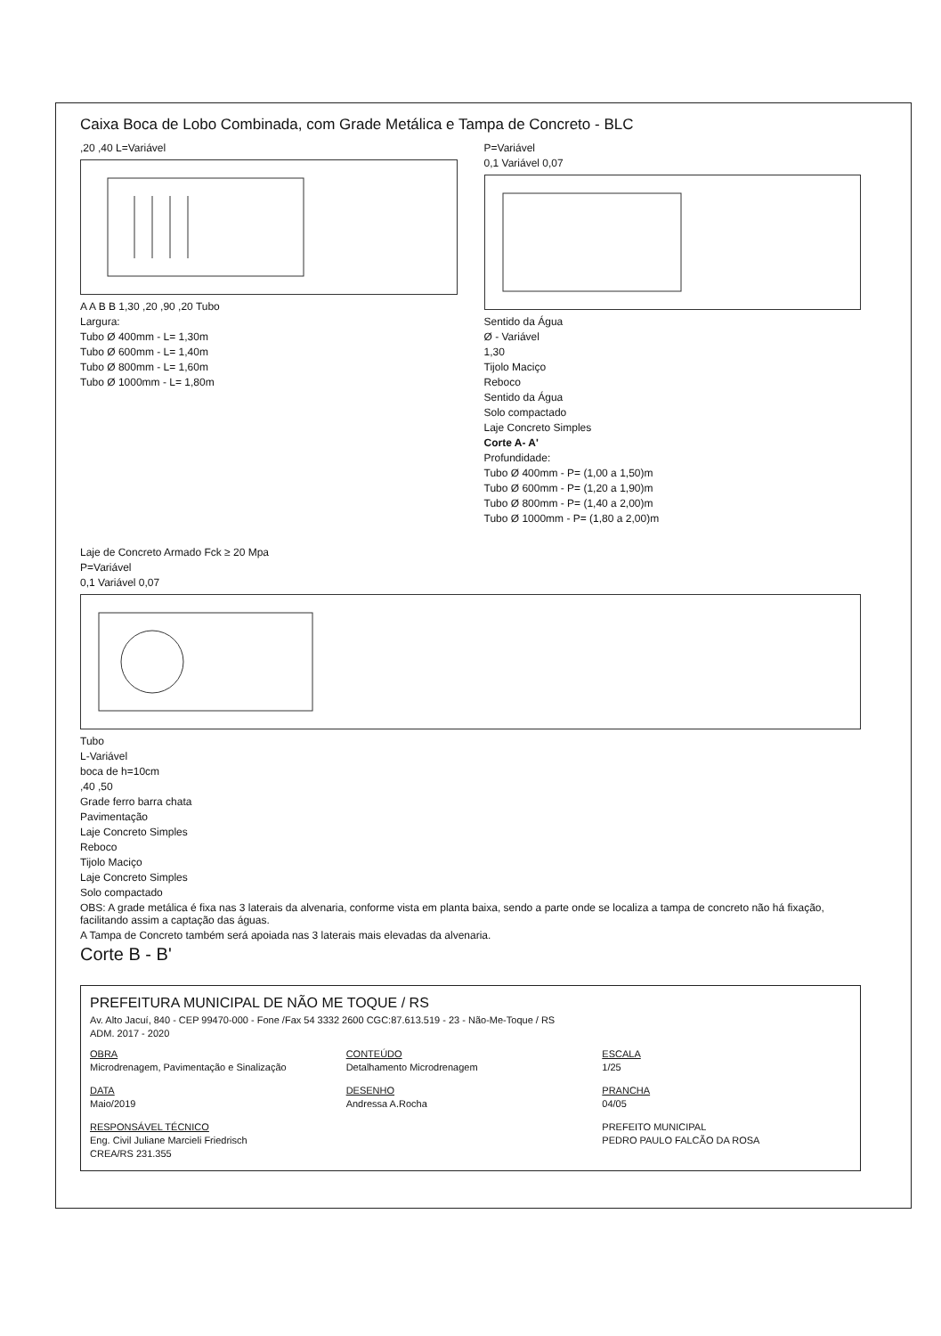Caixa Boca de Lobo Combinada, com Grade Metálica e Tampa de Concreto - BLC
,20 ,40 L=Variável
A A B B 1,30 ,20 ,90 ,20 Tubo
Largura:
Tubo Ø 400mm - L= 1,30m
Tubo Ø 600mm - L= 1,40m
Tubo Ø 800mm - L= 1,60m
Tubo Ø 1000mm - L= 1,80m
P=Variável
0,1 Variável 0,07
Sentido da Água
Ø - Variável
1,30
Tijolo Maciço
Reboco
Sentido da Água
Solo compactado
Laje Concreto Simples
Corte A- A'
Profundidade:
Tubo Ø 400mm - P= (1,00 a 1,50)m
Tubo Ø 600mm - P= (1,20 a 1,90)m
Tubo Ø 800mm - P= (1,40 a 2,00)m
Tubo Ø 1000mm - P= (1,80 a 2,00)m
Laje de Concreto Armado Fck ≥ 20 Mpa
P=Variável
0,1 Variável 0,07
Tubo
L-Variável
boca de h=10cm
,40 ,50
Grade ferro barra chata
Pavimentação
Laje Concreto Simples
Reboco
Tijolo Maciço
Laje Concreto Simples
Solo compactado
OBS: A grade metálica é fixa nas 3 laterais da alvenaria, conforme vista em planta baixa, sendo a parte onde se localiza a tampa de concreto não há fixação, facilitando assim a captação das águas.
A Tampa de Concreto também será apoiada nas 3 laterais mais elevadas da alvenaria.
Corte B - B'
PREFEITURA MUNICIPAL DE NÃO ME TOQUE / RS
Av. Alto Jacuí, 840 - CEP 99470-000 - Fone /Fax 54 3332 2600 CGC:87.613.519 - 23 - Não-Me-Toque / RS
ADM. 2017 - 2020
OBRA
Microdrenagem, Pavimentação e Sinalização
CONTEÚDO
Detalhamento Microdrenagem
ESCALA
1/25
DATA
Maio/2019
DESENHO
Andressa A.Rocha
PRANCHA
04/05
RESPONSÁVEL TÉCNICO
Eng. Civil Juliane Marcieli Friedrisch
CREA/RS 231.355
PREFEITO MUNICIPAL
PEDRO PAULO FALCÃO DA ROSA